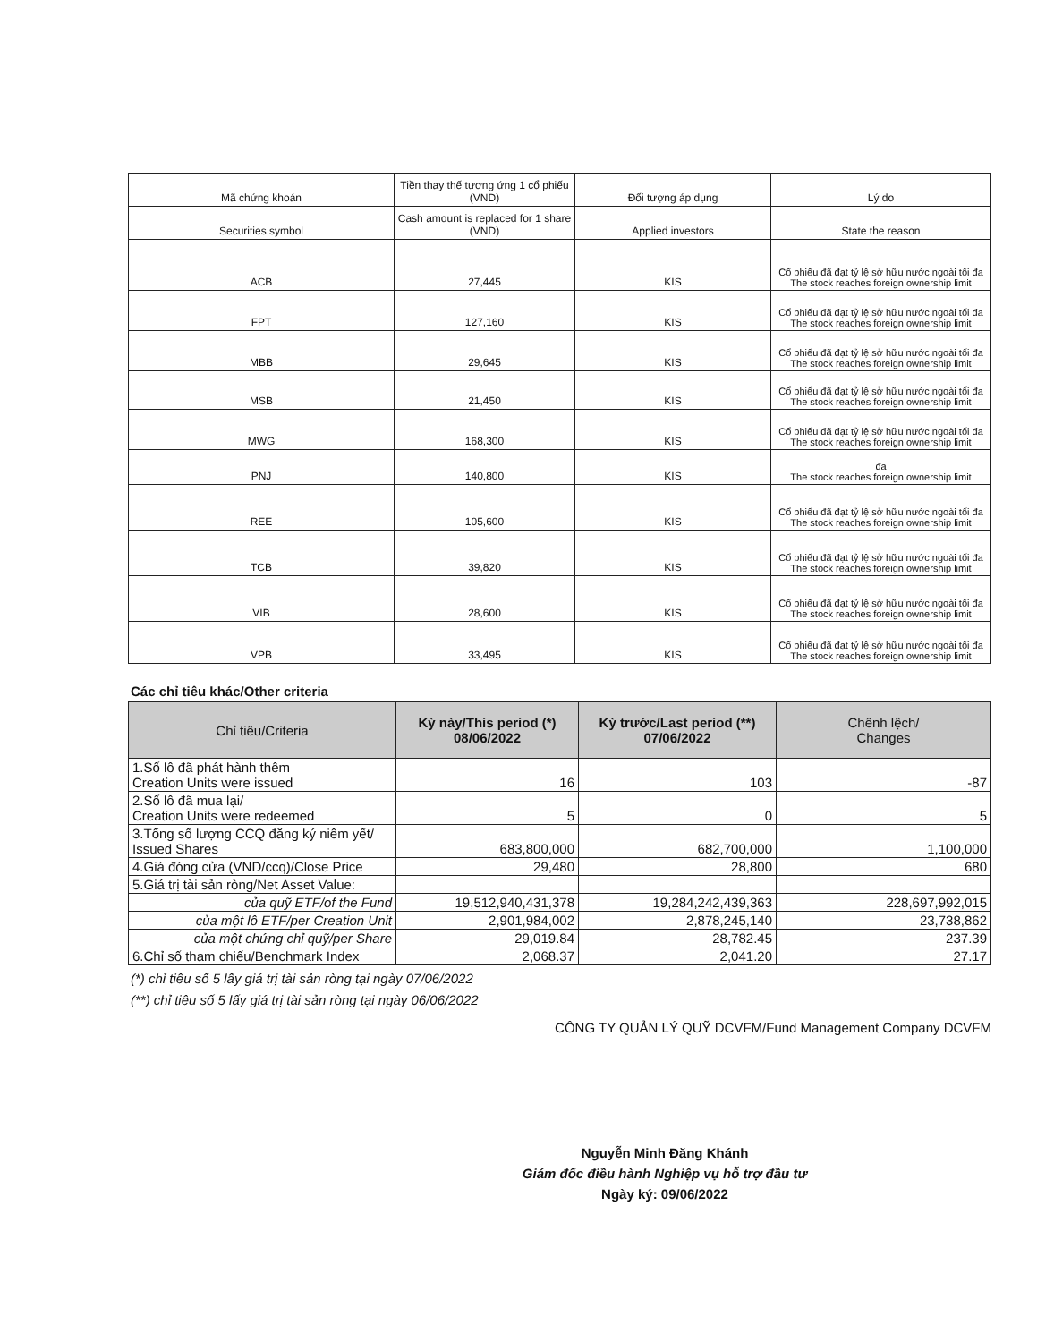| Mã chứng khoán | Tiền thay thế tương ứng 1 cổ phiếu (VND) | Đối tượng áp dụng | Lý do |
| Securities symbol | Cash amount is replaced for 1 share (VND) | Applied investors | State the reason |
| ACB | 27,445 | KIS | Cổ phiếu đã đạt tỷ lệ sở hữu nước ngoài tối đa The stock reaches foreign ownership limit |
| FPT | 127,160 | KIS | Cổ phiếu đã đạt tỷ lệ sở hữu nước ngoài tối đa The stock reaches foreign ownership limit |
| MBB | 29,645 | KIS | Cổ phiếu đã đạt tỷ lệ sở hữu nước ngoài tối đa The stock reaches foreign ownership limit |
| MSB | 21,450 | KIS | Cổ phiếu đã đạt tỷ lệ sở hữu nước ngoài tối đa The stock reaches foreign ownership limit |
| MWG | 168,300 | KIS | Cổ phiếu đã đạt tỷ lệ sở hữu nước ngoài tối đa The stock reaches foreign ownership limit |
| PNJ | 140,800 | KIS | đa The stock reaches foreign ownership limit |
| REE | 105,600 | KIS | Cổ phiếu đã đạt tỷ lệ sở hữu nước ngoài tối đa The stock reaches foreign ownership limit |
| TCB | 39,820 | KIS | Cổ phiếu đã đạt tỷ lệ sở hữu nước ngoài tối đa The stock reaches foreign ownership limit |
| VIB | 28,600 | KIS | Cổ phiếu đã đạt tỷ lệ sở hữu nước ngoài tối đa The stock reaches foreign ownership limit |
| VPB | 33,495 | KIS | Cổ phiếu đã đạt tỷ lệ sở hữu nước ngoài tối đa The stock reaches foreign ownership limit |
Các chỉ tiêu khác/Other criteria
| Chỉ tiêu/Criteria | Kỳ này/This period (*) 08/06/2022 | Kỳ trước/Last period (**) 07/06/2022 | Chênh lệch/ Changes |
| --- | --- | --- | --- |
| 1.Số lô đã phát hành thêm Creation Units were issued | 16 | 103 | -87 |
| 2.Số lô đã mua lại/ Creation Units were redeemed | 5 | 0 | 5 |
| 3.Tổng số lượng CCQ đăng ký niêm yết/ Issued Shares | 683,800,000 | 682,700,000 | 1,100,000 |
| 4.Giá đóng cửa (VND/ccq)/Close Price | 29,480 | 28,800 | 680 |
| 5.Giá trị tài sản ròng/Net Asset Value: | | | |
| của quỹ ETF/of the Fund | 19,512,940,431,378 | 19,284,242,439,363 | 228,697,992,015 |
| của một lô ETF/per Creation Unit | 2,901,984,002 | 2,878,245,140 | 23,738,862 |
| của một chứng chỉ quỹ/per Share | 29,019.84 | 28,782.45 | 237.39 |
| 6.Chỉ số tham chiếu/Benchmark Index | 2,068.37 | 2,041.20 | 27.17 |
(*) chỉ tiêu số 5 lấy giá trị tài sản ròng tại ngày 07/06/2022
(**) chỉ tiêu số 5 lấy giá trị tài sản ròng tại ngày 06/06/2022
CÔNG TY QUẢN LÝ QUỸ DCVFM/Fund Management Company DCVFM
Nguyễn Minh Đăng Khánh
Giám đốc điều hành Nghiệp vụ hỗ trợ đầu tư
Ngày ký: 09/06/2022